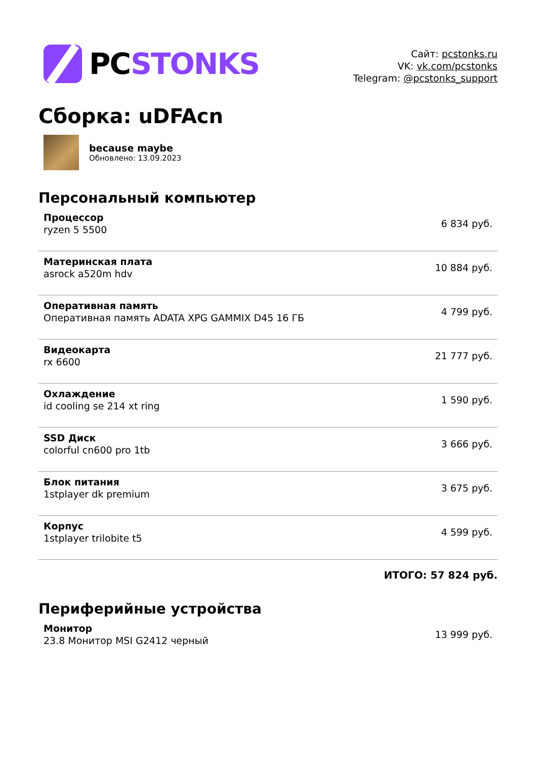PCSTONKS
Сайт: pcstonks.ru
VK: vk.com/pcstonks
Telegram: @pcstonks_support
Сборка: uDFAcn
because maybe
Обновлено: 13.09.2023
Персональный компьютер
| Процессор ryzen 5 5500 | 6 834 руб. |
| Материнская плата asrock a520m hdv | 10 884 руб. |
| Оперативная память Оперативная память ADATA XPG GAMMIX D45 16 ГБ | 4 799 руб. |
| Видеокарта rx 6600 | 21 777 руб. |
| Охлаждение id cooling se 214 xt ring | 1 590 руб. |
| SSD Диск colorful cn600 pro 1tb | 3 666 руб. |
| Блок питания 1stplayer dk premium | 3 675 руб. |
| Корпус 1stplayer trilobite t5 | 4 599 руб. |
ИТОГО: 57 824 руб.
Периферийные устройства
| Монитор 23.8 Монитор MSI G2412 черный | 13 999 руб. |